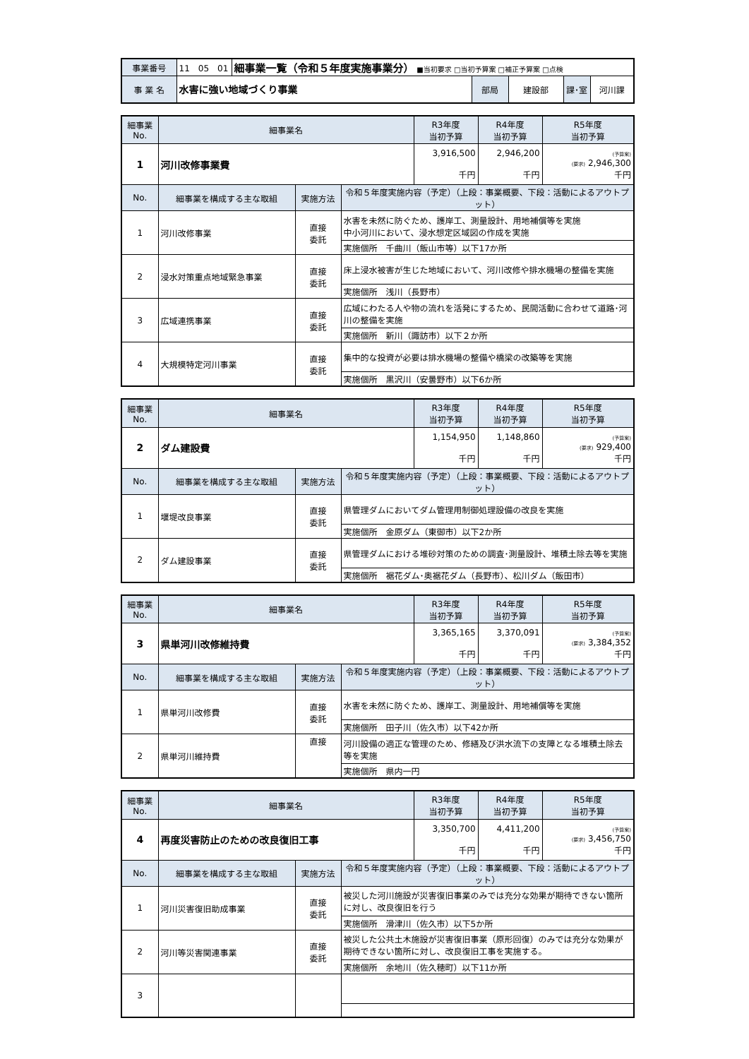| 事業番号 | 11 05 01 | 細事業一覧（令和５年度実施事業分） ■当初要求 □当初予算案 □補正予算案 □点検 | | | | |
| 事 業 名 | 水害に強い地域づくり事業 | | 部局 | 建設部 | 課･室 | 河川課 |
| 細事業 No. | 細事業名 | | | R3年度 当初予算 | R4年度 当初予算 | R5年度 当初予算 |
| --- | --- | --- | --- | --- | --- | --- |
| 1 | 河川改修事業費 | | | 3,916,500 千円 | 2,946,200 千円 | (予算案) (要求) 2,946,300 千円 |
| No. | 細事業を構成する主な取組 | 実施方法 | 令和５年度実施内容（予定）（上段：事業概要、下段：活動によるアウトプット） | | | |
| 1 | 河川改修事業 | 直接 委託 | 水害を未然に防ぐため、護岸工、測量設計、用地補償等を実施 中小河川において、浸水想定区域図の作成を実施 | | | |
| | | | 実施個所 千曲川（飯山市等）以下17か所 | | | |
| 2 | 浸水対策重点地域緊急事業 | 直接 委託 | 床上浸水被害が生じた地域において、河川改修や排水機場の整備を実施 | | | |
| | | | 実施個所 浅川（長野市） | | | |
| 3 | 広域連携事業 | 直接 委託 | 広域にわたる人や物の流れを活発にするため、民間活動に合わせて道路･河川の整備を実施 | | | |
| | | | 実施個所 新川（諏訪市）以下２か所 | | | |
| 4 | 大規模特定河川事業 | 直接 委託 | 集中的な投資が必要は排水機場の整備や橋梁の改築等を実施 | | | |
| | | | 実施個所 黒沢川（安曇野市）以下6か所 | | | |
| 細事業 No. | 細事業名 | | | R3年度 当初予算 | R4年度 当初予算 | R5年度 当初予算 |
| --- | --- | --- | --- | --- | --- | --- |
| 2 | ダム建設費 | | | 1,154,950 千円 | 1,148,860 千円 | (予算案) (要求) 929,400 千円 |
| No. | 細事業を構成する主な取組 | 実施方法 | 令和５年度実施内容（予定）（上段：事業概要、下段：活動によるアウトプット） | | | |
| 1 | 堰堤改良事業 | 直接 委託 | 県管理ダムにおいてダム管理用制御処理設備の改良を実施 | | | |
| | | | 実施個所 金原ダム（東御市）以下2か所 | | | |
| 2 | ダム建設事業 | 直接 委託 | 県管理ダムにおける堆砂対策のための調査･測量設計、堆積土除去等を実施 | | | |
| | | | 実施個所 裾花ダム･奥裾花ダム（長野市）、松川ダム（飯田市） | | | |
| 細事業 No. | 細事業名 | | | R3年度 当初予算 | R4年度 当初予算 | R5年度 当初予算 |
| --- | --- | --- | --- | --- | --- | --- |
| 3 | 県単河川改修維持費 | | | 3,365,165 千円 | 3,370,091 千円 | (予算案) (要求) 3,384,352 千円 |
| No. | 細事業を構成する主な取組 | 実施方法 | 令和５年度実施内容（予定）（上段：事業概要、下段：活動によるアウトプット） | | | |
| 1 | 県単河川改修費 | 直接 委託 | 水害を未然に防ぐため、護岸工、測量設計、用地補償等を実施 | | | |
| | | | 実施個所 田子川（佐久市）以下42か所 | | | |
| 2 | 県単河川維持費 | 直接 | 河川設備の適正な管理のため、修繕及び洪水流下の支障となる堆積土除去等を実施 | | | |
| | | | 実施個所 県内一円 | | | |
| 細事業 No. | 細事業名 | | | R3年度 当初予算 | R4年度 当初予算 | R5年度 当初予算 |
| --- | --- | --- | --- | --- | --- | --- |
| 4 | 再度災害防止のための改良復旧工事 | | | 3,350,700 千円 | 4,411,200 千円 | (予算案) (要求) 3,456,750 千円 |
| No. | 細事業を構成する主な取組 | 実施方法 | 令和５年度実施内容（予定）（上段：事業概要、下段：活動によるアウトプット） | | | |
| 1 | 河川災害復旧助成事業 | 直接 委託 | 被災した河川施設が災害復旧事業のみでは充分な効果が期待できない箇所に対し、改良復旧を行う | | | |
| | | | 実施個所 滑津川（佐久市）以下5か所 | | | |
| 2 | 河川等災害関連事業 | 直接 委託 | 被災した公共土木施設が災害復旧事業（原形回復）のみでは充分な効果が期待できない箇所に対し、改良復旧工事を実施する。 | | | |
| | | | 実施個所 余地川（佐久穂町）以下11か所 | | | |
| 3 | | | | | | |